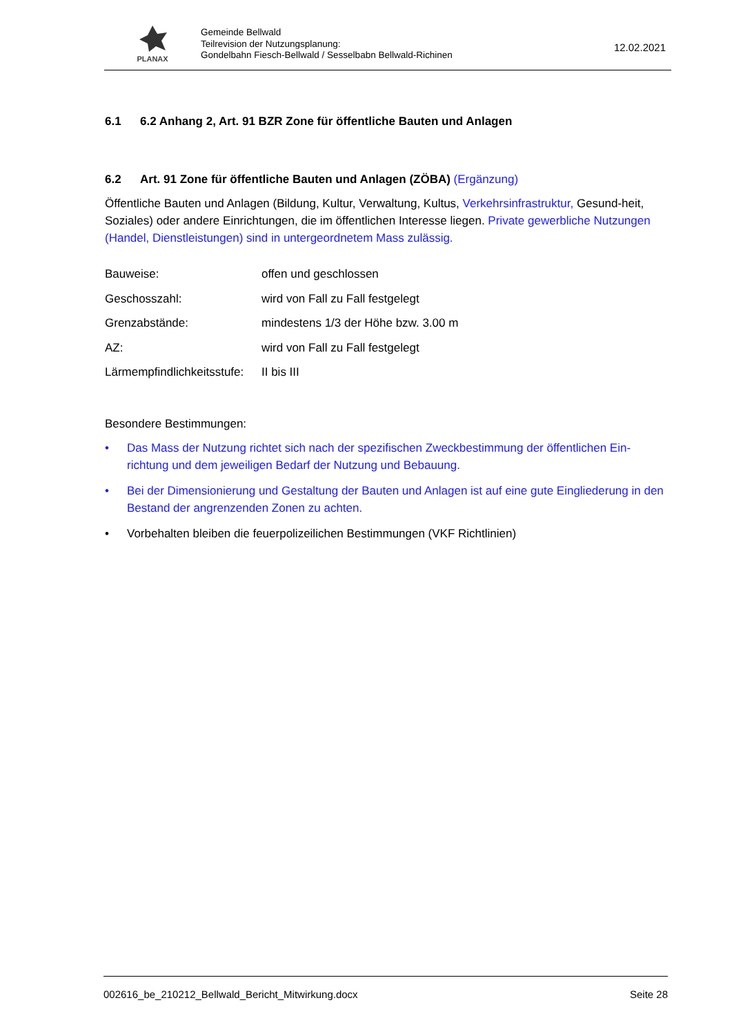PLANAX
Gemeinde Bellwald
Teilrevision der Nutzungsplanung:
Gondelbahn Fiesch-Bellwald / Sesselbabn Bellwald-Richinen
12.02.2021
6.1 6.2 Anhang 2, Art. 91 BZR Zone für öffentliche Bauten und Anlagen
6.2 Art. 91 Zone für öffentliche Bauten und Anlagen (ZÖBA) (Ergänzung)
Öffentliche Bauten und Anlagen (Bildung, Kultur, Verwaltung, Kultus, Verkehrsinfrastruktur, Gesund-heit, Soziales) oder andere Einrichtungen, die im öffentlichen Interesse liegen. Private gewerbliche Nutzungen (Handel, Dienstleistungen) sind in untergeordnetem Mass zulässig.
| Bauweise: | offen und geschlossen |
| Geschosszahl: | wird von Fall zu Fall festgelegt |
| Grenzabstände: | mindestens 1/3 der Höhe bzw. 3.00 m |
| AZ: | wird von Fall zu Fall festgelegt |
| Lärmempfindlichkeitsstufe: | II bis III |
Besondere Bestimmungen:
• Das Mass der Nutzung richtet sich nach der spezifischen Zweckbestimmung der öffentlichen Ein-richtung und dem jeweiligen Bedarf der Nutzung und Bebauung.
• Bei der Dimensionierung und Gestaltung der Bauten und Anlagen ist auf eine gute Eingliederung in den Bestand der angrenzenden Zonen zu achten.
• Vorbehalten bleiben die feuerpolizeilichen Bestimmungen (VKF Richtlinien)
002616_be_210212_Bellwald_Bericht_Mitwirkung.docx Seite 28